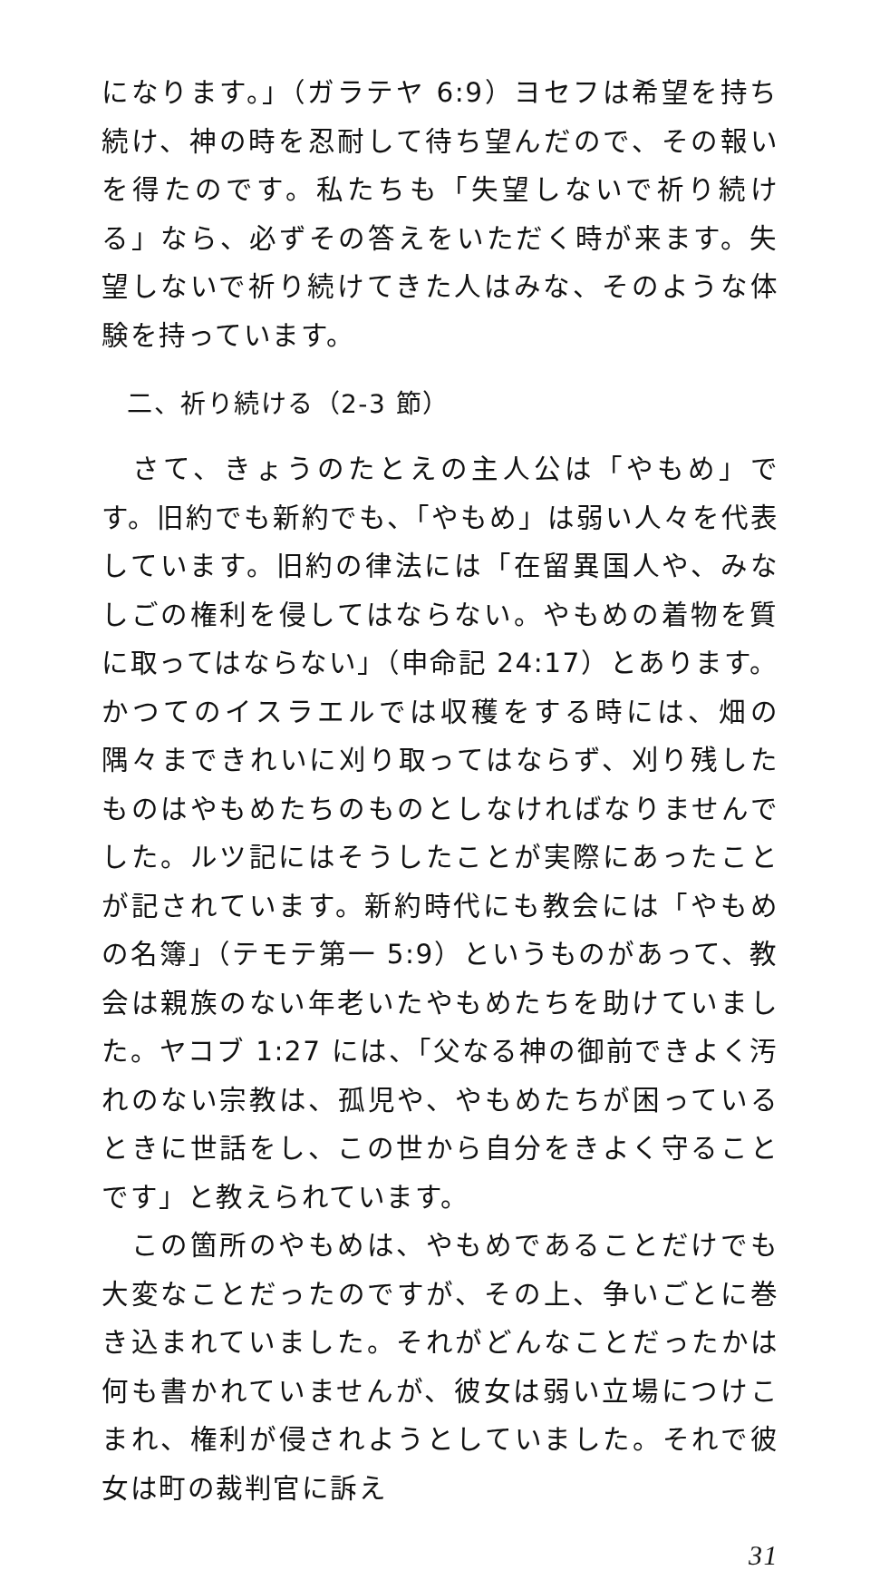になります。」（ガラテヤ 6:9）ヨセフは希望を持ち続け、神の時を忍耐して待ち望んだので、その報いを得たのです。私たちも「失望しないで祈り続ける」なら、必ずその答えをいただく時が来ます。失望しないで祈り続けてきた人はみな、そのような体験を持っています。
二、祈り続ける（2-3 節）
　さて、きょうのたとえの主人公は「やもめ」です。旧約でも新約でも、「やもめ」は弱い人々を代表しています。旧約の律法には「在留異国人や、みなしごの権利を侵してはならない。やもめの着物を質に取ってはならない」（申命記 24:17）とあります。かつてのイスラエルでは収穫をする時には、畑の隅々まできれいに刈り取ってはならず、刈り残したものはやもめたちのものとしなければなりませんでした。ルツ記にはそうしたことが実際にあったことが記されています。新約時代にも教会には「やもめの名簿」（テモテ第一 5:9）というものがあって、教会は親族のない年老いたやもめたちを助けていました。ヤコブ 1:27 には、「父なる神の御前できよく汚れのない宗教は、孤児や、やもめたちが困っているときに世話をし、この世から自分をきよく守ることです」と教えられています。
　この箇所のやもめは、やもめであることだけでも大変なことだったのですが、その上、争いごとに巻き込まれていました。それがどんなことだったかは何も書かれていませんが、彼女は弱い立場につけこまれ、権利が侵されようとしていました。それで彼女は町の裁判官に訴え
31